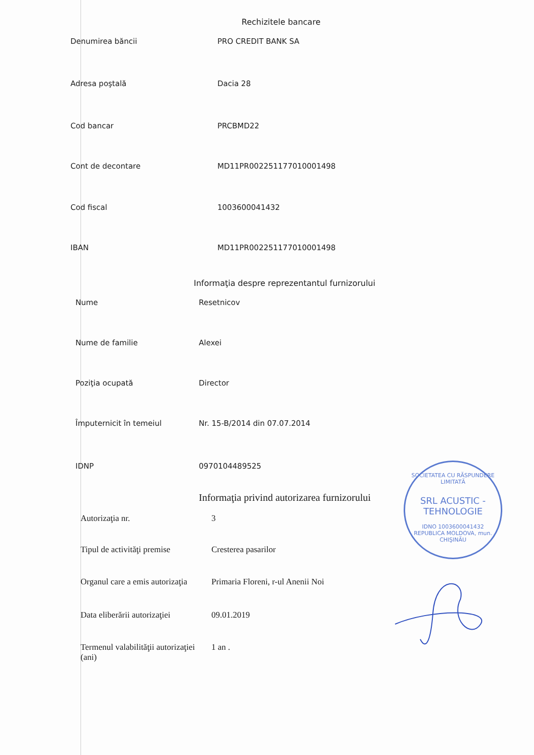Rechizitele bancare
| Denumirea băncii | PRO CREDIT BANK SA |
| Adresa poştală | Dacia 28 |
| Cod bancar | PRCBMD22 |
| Cont de decontare | MD11PR002251177010001498 |
| Cod fiscal | 1003600041432 |
| IBAN | MD11PR002251177010001498 |
Informaţia despre reprezentantul furnizorului
| Nume | Resetnicov |
| Nume de familie | Alexei |
| Poziţia ocupată | Director |
| Împuternicit în temeiul | Nr. 15-B/2014 din 07.07.2014 |
| IDNP | 0970104489525 |
Informaţia privind autorizarea furnizorului
| Autorizaţia nr. | 3 |
| Tipul de activităţi premise | Cresterea pasarilor |
| Organul care a emis autorizaţia | Primaria Floreni, r-ul Anenii Noi |
| Data eliberării autorizaţiei | 09.01.2019 |
| Termenul valabilităţii autorizaţiei (ani) | 1 an . |
SOCIETATEA CU RĂSPUNDERE LIMITATĂ
SRL ACUSTIC - TEHNOLOGIE
IDNO 1003600041432
REPUBLICA MOLDOVA, mun. CHIŞINĂU